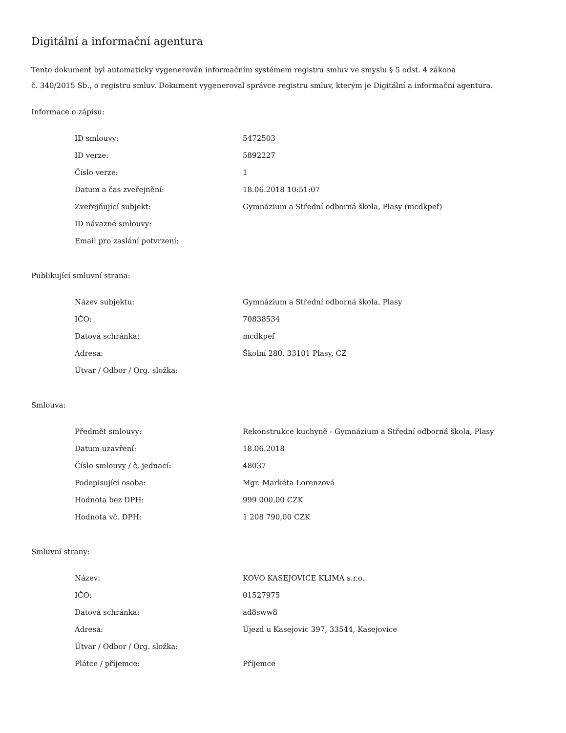Digitální a informační agentura
Tento dokument byl automaticky vygenerován informačním systémem registru smluv ve smyslu § 5 odst. 4 zákona
č. 340/2015 Sb., o registru smluv. Dokument vygeneroval správce registru smluv, kterým je Digitální a informační agentura.
Informace o zápisu:
| ID smlouvy: | 5472503 |
| ID verze: | 5892227 |
| Číslo verze: | 1 |
| Datum a čas zveřejnění: | 18.06.2018 10:51:07 |
| Zveřejňující subjekt: | Gymnázium a Střední odborná škola, Plasy (mcdkpef) |
| ID návazné smlouvy: | |
| Email pro zaslání potvrzení: | |
Publikující smluvní strana:
| Název subjektu: | Gymnázium a Střední odborná škola, Plasy |
| IČO: | 70838534 |
| Datová schránka: | mcdkpef |
| Adresa: | Školní 280, 33101 Plasy, CZ |
| Útvar / Odbor / Org. složka: | |
Smlouva:
| Předmět smlouvy: | Rekonstrukce kuchyně - Gymnázium a Střední odborná škola, Plasy |
| Datum uzavření: | 18.06.2018 |
| Číslo smlouvy / č. jednací: | 48037 |
| Podepisující osoba: | Mgr. Markéta Lorenzová |
| Hodnota bez DPH: | 999 000,00 CZK |
| Hodnota vč. DPH: | 1 208 790,00 CZK |
Smluvní strany:
| Název: | KOVO KASEJOVICE KLIMA s.r.o. |
| IČO: | 01527975 |
| Datová schránka: | ad8sww8 |
| Adresa: | Újezd u Kasejovic 397, 33544, Kasejovice |
| Útvar / Odbor / Org. složka: | |
| Plátce / příjemce: | Příjemce |